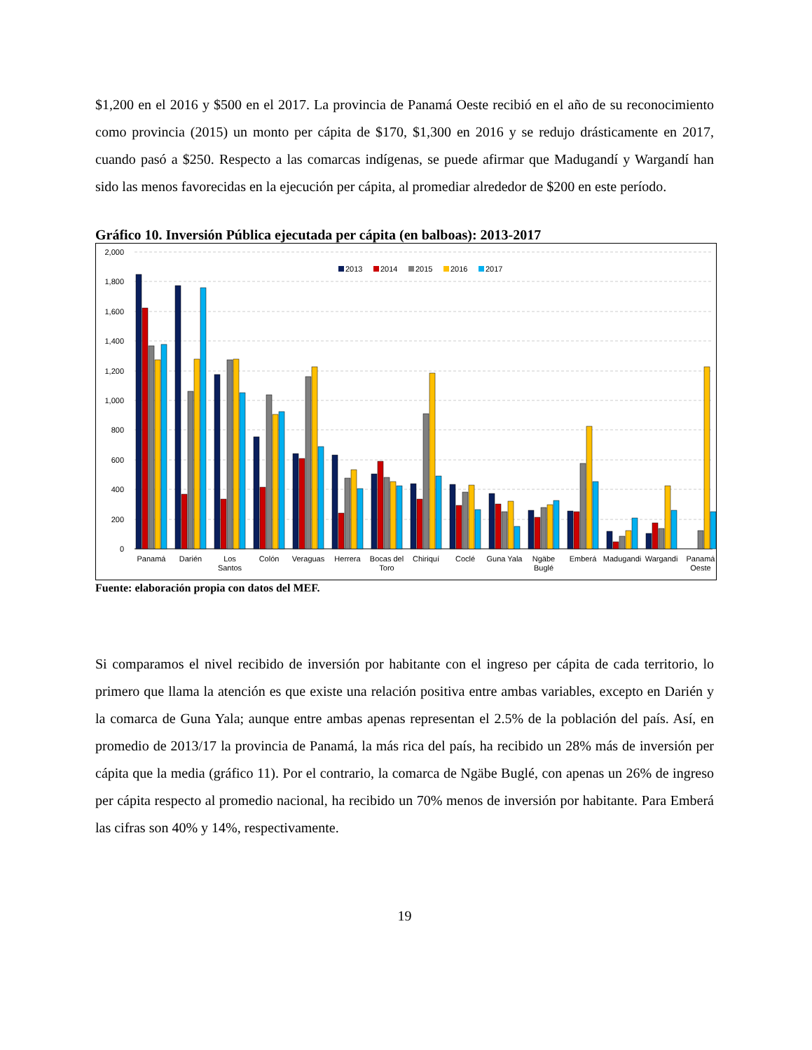$1,200 en el 2016 y $500 en el 2017. La provincia de Panamá Oeste recibió en el año de su reconocimiento como provincia (2015) un monto per cápita de $170, $1,300 en 2016 y se redujo drásticamente en 2017, cuando pasó a $250. Respecto a las comarcas indígenas, se puede afirmar que Madugandí y Wargandí han sido las menos favorecidas en la ejecución per cápita, al promediar alrededor de $200 en este período.
Gráfico 10. Inversión Pública ejecutada per cápita (en balboas): 2013-2017
2,000
1,800
1,600
1,400
1,200
1,000
800
600
400
200
0
2013
2014
2015
2016
2017
Panamá
Darién
Los
Santos
Colón
Veraguas
Herrera
Bocas del
Toro
Chiriquí
Coclé
Guna Yala
Ngäbe
Buglé
Emberá
Madugandi
Wargandi
Panamá
Oeste
Fuente: elaboración propia con datos del MEF.
Si comparamos el nivel recibido de inversión por habitante con el ingreso per cápita de cada territorio, lo primero que llama la atención es que existe una relación positiva entre ambas variables, excepto en Darién y la comarca de Guna Yala; aunque entre ambas apenas representan el 2.5% de la población del país. Así, en promedio de 2013/17 la provincia de Panamá, la más rica del país, ha recibido un 28% más de inversión per cápita que la media (gráfico 11). Por el contrario, la comarca de Ngäbe Buglé, con apenas un 26% de ingreso per cápita respecto al promedio nacional, ha recibido un 70% menos de inversión por habitante. Para Emberá las cifras son 40% y 14%, respectivamente.
19